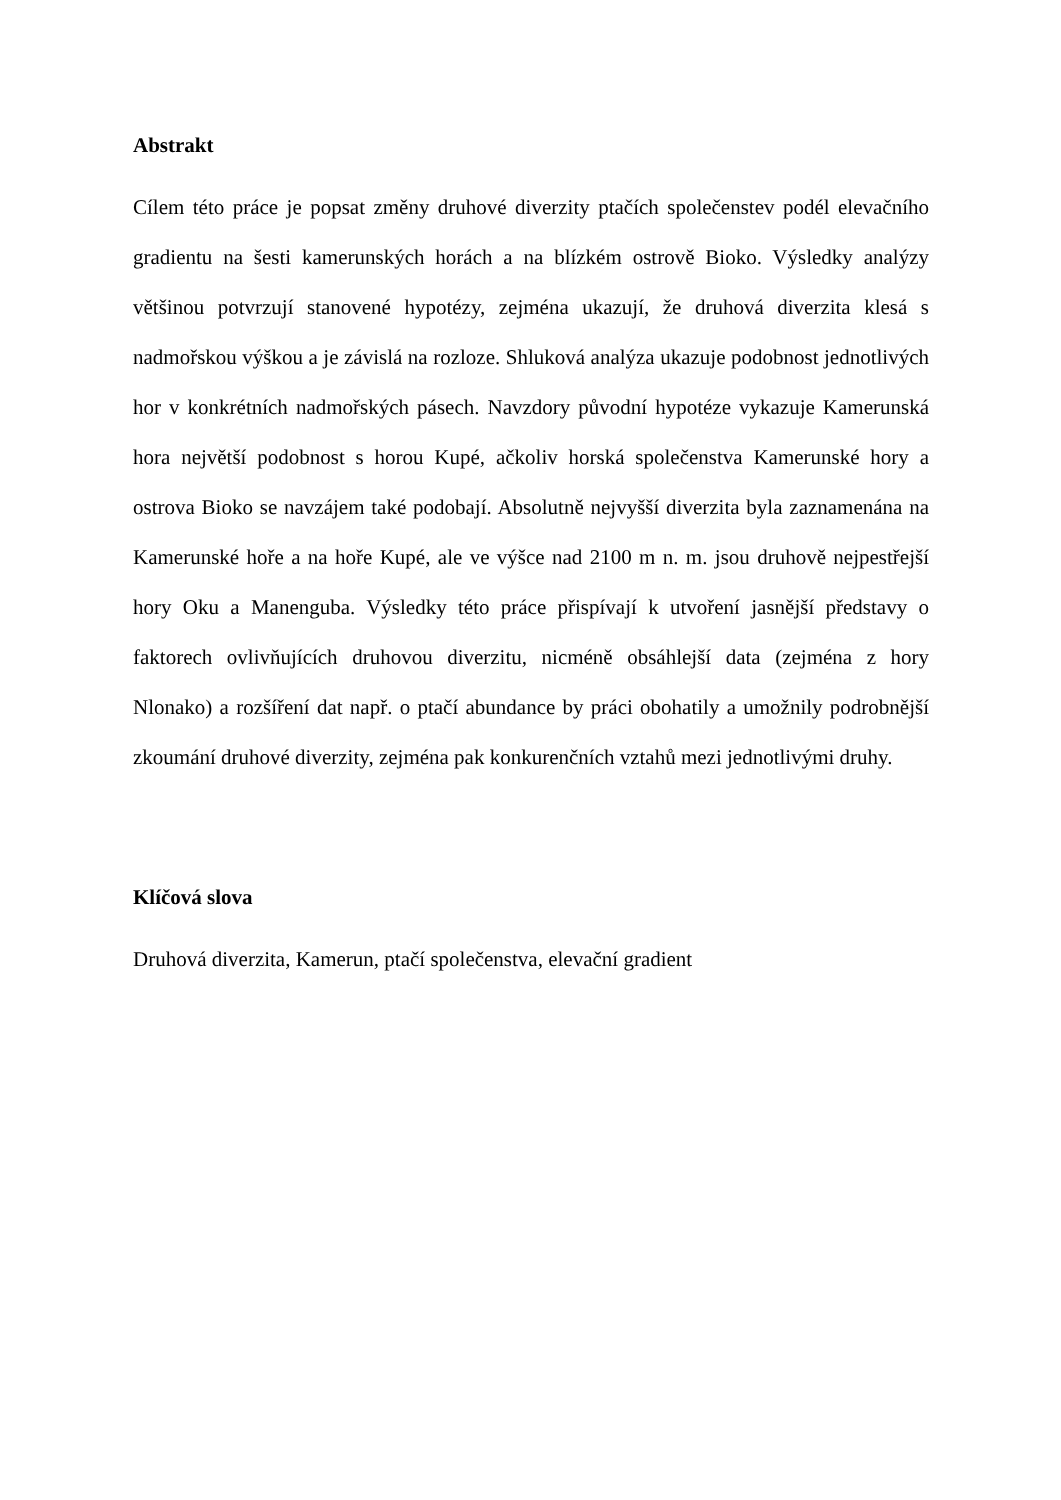Abstrakt
Cílem této práce je popsat změny druhové diverzity ptačích společenstev podél elevačního gradientu na šesti kamerunských horách a na blízkém ostrově Bioko. Výsledky analýzy většinou potvrzují stanovené hypotézy, zejména ukazují, že druhová diverzita klesá s nadmořskou výškou a je závislá na rozloze. Shluková analýza ukazuje podobnost jednotlivých hor v konkrétních nadmořských pásech. Navzdory původní hypotéze vykazuje Kamerunská hora největší podobnost s horou Kupé, ačkoliv horská společenstva Kamerunské hory a ostrova Bioko se navzájem také podobají. Absolutně nejvyšší diverzita byla zaznamenána na Kamerunské hoře a na hoře Kupé, ale ve výšce nad 2100 m n. m. jsou druhově nejpestřejší hory Oku a Manenguba. Výsledky této práce přispívají k utvoření jasnější představy o faktorech ovlivňujících druhovou diverzitu, nicméně obsáhlejší data (zejména z hory Nlonako) a rozšíření dat např. o ptačí abundance by práci obohatily a umožnily podrobnější zkoumání druhové diverzity, zejména pak konkurenčních vztahů mezi jednotlivými druhy.
Klíčová slova
Druhová diverzita, Kamerun, ptačí společenstva, elevační gradient